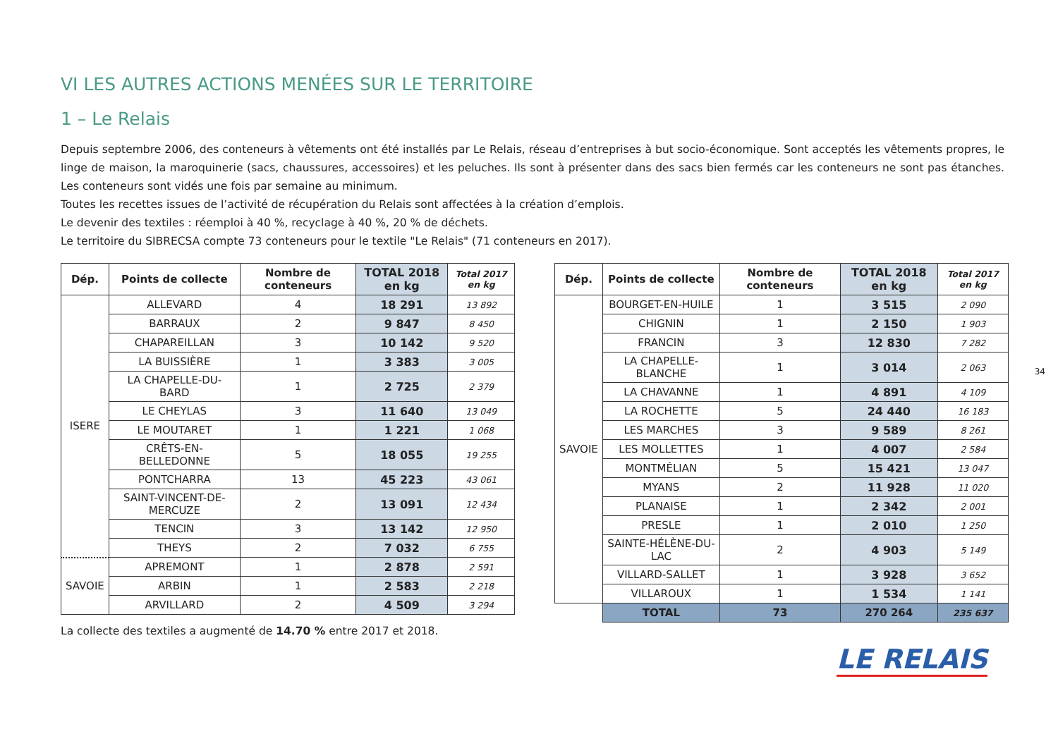VI LES AUTRES ACTIONS MENÉES SUR LE TERRITOIRE
1 – Le Relais
Depuis septembre 2006, des conteneurs à vêtements ont été installés par Le Relais, réseau d’entreprises à but socio-économique. Sont acceptés les vêtements propres, le linge de maison, la maroquinerie (sacs, chaussures, accessoires) et les peluches. Ils sont à présenter dans des sacs bien fermés car les conteneurs ne sont pas étanches. Les conteneurs sont vidés une fois par semaine au minimum.
Toutes les recettes issues de l’activité de récupération du Relais sont affectées à la création d’emplois.
Le devenir des textiles : réemploi à 40 %, recyclage à 40 %, 20 % de déchets.
Le territoire du SIBRECSA compte 73 conteneurs pour le textile "Le Relais" (71 conteneurs en 2017).
| Dép. | Points de collecte | Nombre de conteneurs | TOTAL 2018 en kg | Total 2017 en kg |
| --- | --- | --- | --- | --- |
| ISERE | ALLEVARD | 4 | 18 291 | 13 892 |
| | BARRAUX | 2 | 9 847 | 8 450 |
| | CHAPAREILLAN | 3 | 10 142 | 9 520 |
| | LA BUISSIÈRE | 1 | 3 383 | 3 005 |
| | LA CHAPELLE-DU-BARD | 1 | 2 725 | 2 379 |
| | LE CHEYLAS | 3 | 11 640 | 13 049 |
| | LE MOUTARET | 1 | 1 221 | 1 068 |
| | CRÊTS-EN-BELLEDONNE | 5 | 18 055 | 19 255 |
| | PONTCHARRA | 13 | 45 223 | 43 061 |
| | SAINT-VINCENT-DE-MERCUZE | 2 | 13 091 | 12 434 |
| | TENCIN | 3 | 13 142 | 12 950 |
| | THEYS | 2 | 7 032 | 6 755 |
| SAVOIE | APREMONT | 1 | 2 878 | 2 591 |
| | ARBIN | 1 | 2 583 | 2 218 |
| | ARVILLARD | 2 | 4 509 | 3 294 |
La collecte des textiles a augmenté de 14.70 % entre 2017 et 2018.
| Dép. | Points de collecte | Nombre de conteneurs | TOTAL 2018 en kg | Total 2017 en kg |
| --- | --- | --- | --- | --- |
| SAVOIE | BOURGET-EN-HUILE | 1 | 3 515 | 2 090 |
| | CHIGNIN | 1 | 2 150 | 1 903 |
| | FRANCIN | 3 | 12 830 | 7 282 |
| | LA CHAPELLE-BLANCHE | 1 | 3 014 | 2 063 |
| | LA CHAVANNE | 1 | 4 891 | 4 109 |
| | LA ROCHETTE | 5 | 24 440 | 16 183 |
| | LES MARCHES | 3 | 9 589 | 8 261 |
| | LES MOLLETTES | 1 | 4 007 | 2 584 |
| | MONTMÉLIAN | 5 | 15 421 | 13 047 |
| | MYANS | 2 | 11 928 | 11 020 |
| | PLANAISE | 1 | 2 342 | 2 001 |
| | PRESLE | 1 | 2 010 | 1 250 |
| | SAINTE-HÉLÈNE-DU-LAC | 2 | 4 903 | 5 149 |
| | VILLARD-SALLET | 1 | 3 928 | 3 652 |
| | VILLAROUX | 1 | 1 534 | 1 141 |
| | TOTAL | 73 | 270 264 | 235 637 |
LE RELAIS
34